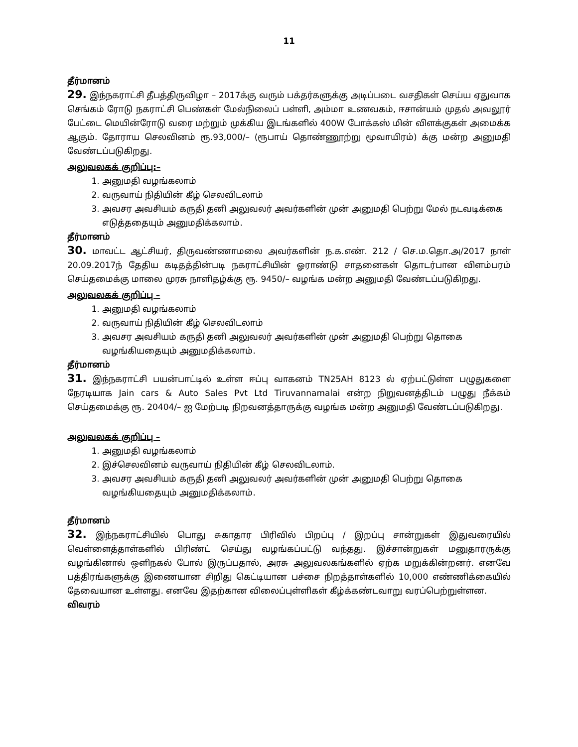11
தீர்மானம்
29. இந்நகராட்சி தீபத்திருவிழா – 2017க்கு வரும் பக்தர்களுக்கு அடிப்படை வசதிகள் செய்ய ஏதுவாக செங்கம் ரோடு நகராட்சி பெண்கள் மேல்நிலைப் பள்ளி, அம்மா உணவகம், ஈசான்யம் முதல் அவலூர் பேட்டை மெயின்ரோடு வரை மற்றும் முக்கிய இடங்களில் 400W போக்கஸ் மின் விளக்குகள் அமைக்க ஆகும். தோராய செலவினம் ரூ.93,000/– (ரூபாய் தொண்ணூற்று மூவாயிரம்) க்கு மன்ற அனுமதி வேண்டப்படுகிறது.
அலுவலகக் குறிப்பு:–
1. அனுமதி வழங்கலாம்
2. வருவாய் நிதியின் கீழ் செலவிடலாம்
3. அவசர அவசியம் கருதி தனி அலுவலர் அவர்களின் முன் அனுமதி பெற்று மேல் நடவடிக்கை எடுத்ததையும் அனுமதிக்கலாம்.
தீர்மானம்
30. மாவட்ட ஆட்சியர், திருவண்ணாமலை அவர்களின் ந.க.எண். 212 / செ.ம.தொ.அ/2017 நாள் 20.09.2017ந் தேதிய கடிதத்தின்படி நகராட்சியின் ஓராண்டு சாதனைகள் தொடர்பான விளம்பரம் செய்தமைக்கு மாலை முரசு நாளிதழ்க்கு ரூ. 9450/– வழங்க மன்ற அனுமதி வேண்டப்படுகிறது.
அலுவலகக் குறிப்பு –
1. அனுமதி வழங்கலாம்
2. வருவாய் நிதியின் கீழ் செலவிடலாம்
3. அவசர அவசியம் கருதி தனி அலுவலர் அவர்களின் முன் அனுமதி பெற்று தொகை வழங்கியதையும் அனுமதிக்கலாம்.
தீர்மானம்
31. இந்நகராட்சி பயன்பாட்டில் உள்ள ஈப்பு வாகனம் TN25AH 8123 ல் ஏற்பட்டுள்ள பழுதுகளை நேரடியாக Jain cars & Auto Sales Pvt Ltd Tiruvannamalai என்ற நிறுவனத்திடம் பழுது நீக்கம் செய்தமைக்கு ரூ. 20404/– ஐ மேற்படி நிறவனத்தாருக்கு வழங்க மன்ற அனுமதி வேண்டப்படுகிறது.
அலுவலகக் குறிப்பு –
1. அனுமதி வழங்கலாம்
2. இச்செலவினம் வருவாய் நிதியின் கீழ் செலவிடலாம்.
3. அவசர அவசியம் கருதி தனி அலுவலர் அவர்களின் முன் அனுமதி பெற்று தொகை வழங்கியதையும் அனுமதிக்கலாம்.
தீர்மானம்
32. இந்நகராட்சியில் பொது சுகாதார பிரிவில் பிறப்பு / இறப்பு சான்றுகள் இதுவரையில் வெள்ளைத்தாள்களில் பிரிண்ட் செய்து வழங்கப்பட்டு வந்தது. இச்சான்றுகள் மனுதாரருக்கு வழங்கினால் ஒளிநகல் போல் இருப்பதால், அரசு அலுவலகங்களில் ஏற்க மறுக்கின்றனர். எனவே பத்திரங்களுக்கு இணையான சிறிது கெட்டியான பச்சை நிறத்தாள்களில் 10,000 எண்ணிக்கையில் தேவையான உள்ளது. எனவே இதற்கான விலைப்புள்ளிகள் கீழ்க்கண்டவாறு வரப்பெற்றுள்ளன.
விவரம்